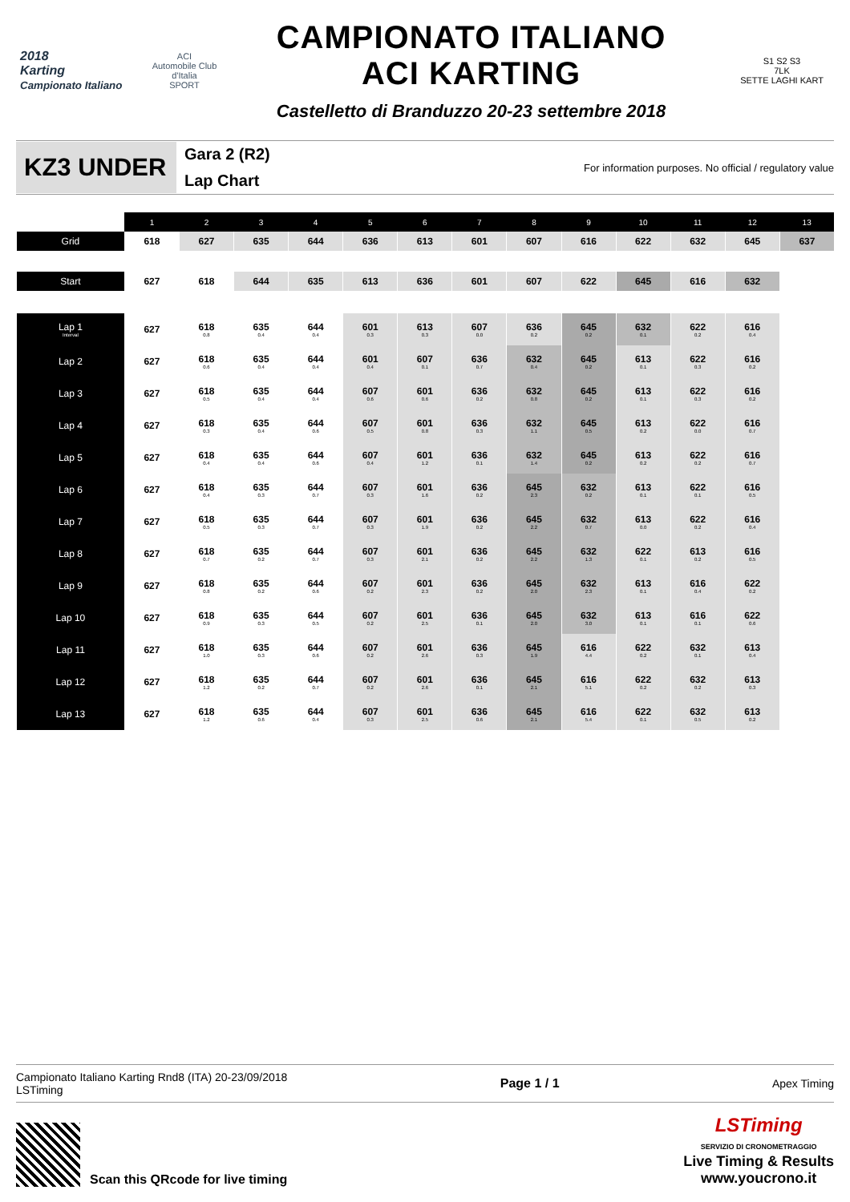2018
Karting
Campionato Italiano
ACI
Automobile Club d'Italia
SPORT
CAMPIONATO ITALIANO
ACI KARTING
Castelletto di Branduzzo 20-23 settembre 2018
S1 S2 S3
7LK
SETTE LAGHI KART
KZ3 UNDER
Gara 2 (R2)
Lap Chart
For information purposes. No official / regulatory value
| | 1 | 2 | 3 | 4 | 5 | 6 | 7 | 8 | 9 | 10 | 11 | 12 | 13 |
| --- | --- | --- | --- | --- | --- | --- | --- | --- | --- | --- | --- | --- | --- |
| Grid | 618 | 627 | 635 | 644 | 636 | 613 | 601 | 607 | 616 | 622 | 632 | 645 | 637 |
| Start | 627 | 618 | 644 | 635 | 613 | 636 | 601 | 607 | 622 | 645 | 616 | 632 | |
| Lap 1 Interval | 627 | 618 0.8 | 635 0.4 | 644 0.4 | 601 0.3 | 613 0.3 | 607 0.0 | 636 0.2 | 645 0.2 | 632 0.1 | 622 0.2 | 616 0.4 | |
| Lap 2 | 627 | 618 0.6 | 635 0.4 | 644 0.4 | 601 0.4 | 607 0.1 | 636 0.7 | 632 0.4 | 645 0.2 | 613 0.1 | 622 0.3 | 616 0.2 | |
| Lap 3 | 627 | 618 0.5 | 635 0.4 | 644 0.4 | 607 0.6 | 601 0.6 | 636 0.2 | 632 0.8 | 645 0.2 | 613 0.1 | 622 0.3 | 616 0.2 | |
| Lap 4 | 627 | 618 0.3 | 635 0.4 | 644 0.6 | 607 0.5 | 601 0.8 | 636 0.3 | 632 1.1 | 645 0.5 | 613 0.2 | 622 0.0 | 616 0.7 | |
| Lap 5 | 627 | 618 0.4 | 635 0.4 | 644 0.6 | 607 0.4 | 601 1.2 | 636 0.1 | 632 1.4 | 645 0.2 | 613 0.2 | 622 0.2 | 616 0.7 | |
| Lap 6 | 627 | 618 0.4 | 635 0.3 | 644 0.7 | 607 0.3 | 601 1.6 | 636 0.2 | 645 2.3 | 632 0.2 | 613 0.1 | 622 0.1 | 616 0.5 | |
| Lap 7 | 627 | 618 0.5 | 635 0.3 | 644 0.7 | 607 0.3 | 601 1.9 | 636 0.2 | 645 2.2 | 632 0.7 | 613 0.0 | 622 0.2 | 616 0.4 | |
| Lap 8 | 627 | 618 0.7 | 635 0.2 | 644 0.7 | 607 0.3 | 601 2.1 | 636 0.2 | 645 2.2 | 632 1.3 | 622 0.1 | 613 0.2 | 616 0.5 | |
| Lap 9 | 627 | 618 0.8 | 635 0.2 | 644 0.6 | 607 0.2 | 601 2.3 | 636 0.2 | 645 2.0 | 632 2.3 | 613 0.1 | 616 0.4 | 622 0.2 | |
| Lap 10 | 627 | 618 0.9 | 635 0.3 | 644 0.5 | 607 0.2 | 601 2.5 | 636 0.1 | 645 2.0 | 632 3.0 | 613 0.1 | 616 0.1 | 622 0.6 | |
| Lap 11 | 627 | 618 1.0 | 635 0.3 | 644 0.6 | 607 0.2 | 601 2.6 | 636 0.3 | 645 1.9 | 616 4.4 | 622 0.2 | 632 0.1 | 613 0.4 | |
| Lap 12 | 627 | 618 1.2 | 635 0.2 | 644 0.7 | 607 0.2 | 601 2.6 | 636 0.1 | 645 2.1 | 616 5.1 | 622 0.2 | 632 0.2 | 613 0.3 | |
| Lap 13 | 627 | 618 1.2 | 635 0.6 | 644 0.4 | 607 0.3 | 601 2.5 | 636 0.6 | 645 2.1 | 616 5.4 | 622 0.1 | 632 0.5 | 613 0.2 | |
Campionato Italiano Karting Rnd8 (ITA) 20-23/09/2018
LSTiming
Page 1 / 1 Apex Timing
Scan this QRcode for live timing
LSTiming
SERVIZIO DI CRONOMETRAGGIO
Live Timing & Results
www.youcrono.it